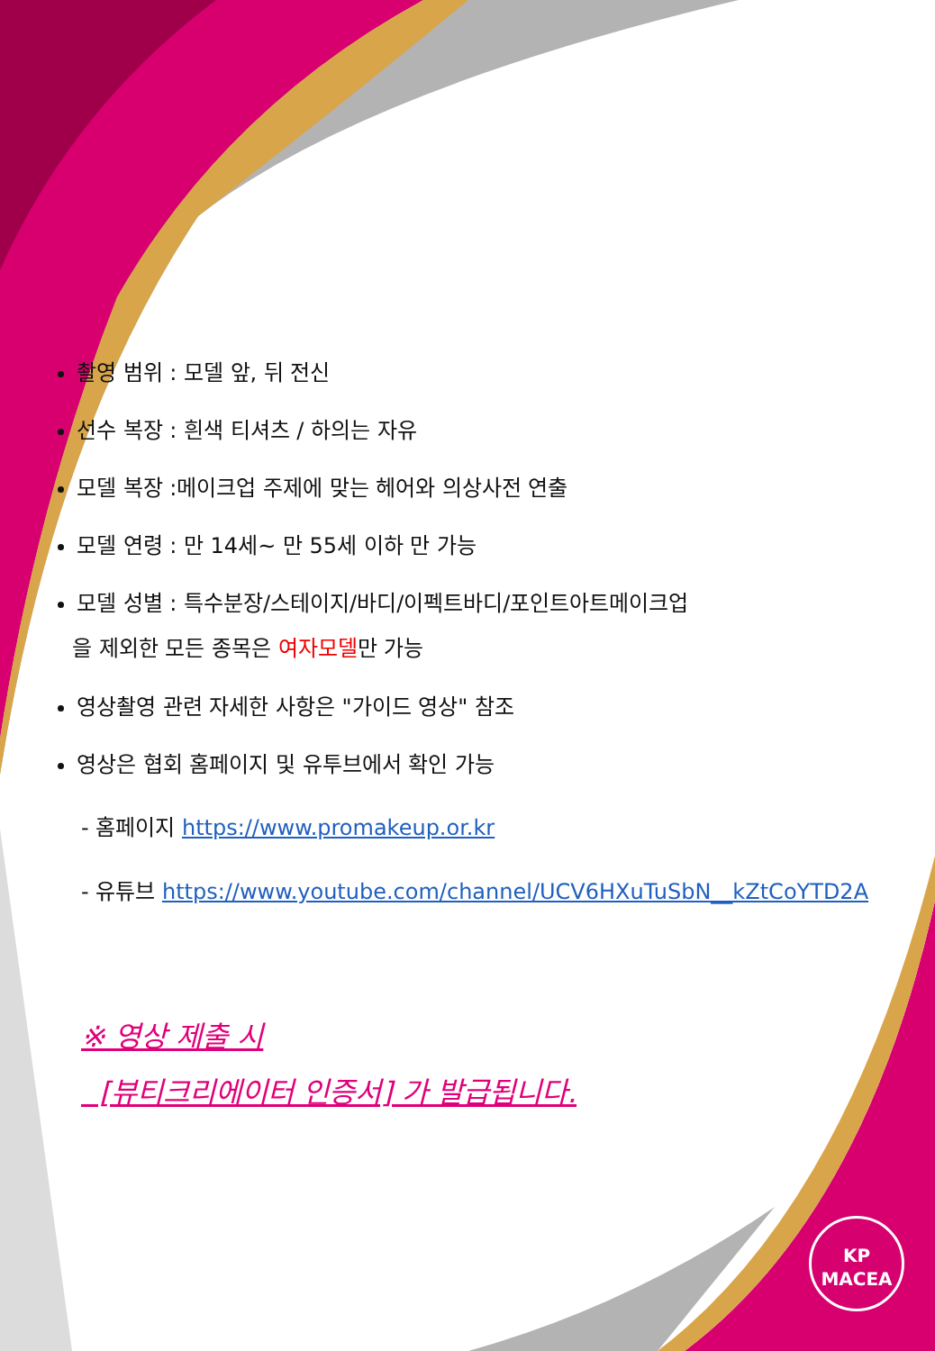촬영 범위 : 모델 앞, 뒤 전신
선수 복장 : 흰색 티셔츠 / 하의는 자유
모델 복장 :메이크업 주제에 맞는 헤어와 의상사전 연출
모델 연령 : 만 14세~ 만 55세 이하 만 가능
모델 성별 : 특수분장/스테이지/바디/이펙트바디/포인트아트메이크업
을 제외한 모든 종목은 여자모델만 가능
영상촬영 관련 자세한 사항은 "가이드 영상" 참조
영상은 협회 홈페이지 및 유투브에서 확인 가능
- 홈페이지 https://www.promakeup.or.kr
- 유튜브 https://www.youtube.com/channel/UCV6HXuTuSbN__kZtCoYTD2A
※ 영상 제출 시
[뷰티크리에이터 인증서] 가 발급됩니다.
KP
MACEA